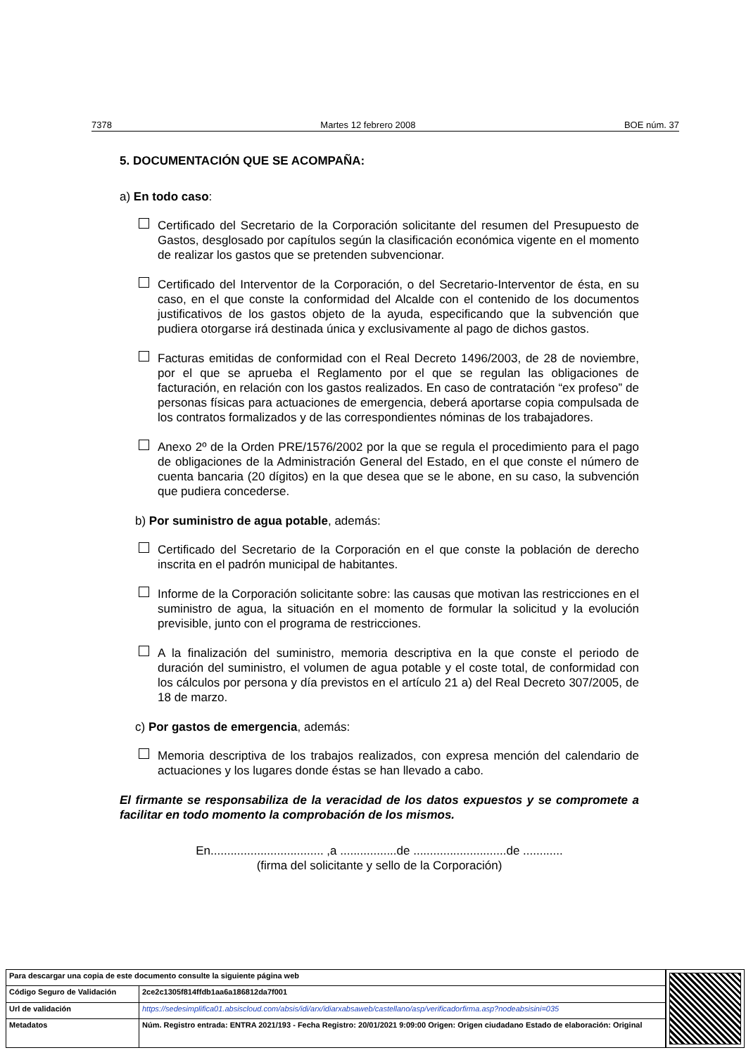7378 Martes 12 febrero 2008 BOE núm. 37
5. DOCUMENTACIÓN QUE SE ACOMPAÑA:
a) En todo caso:
Certificado del Secretario de la Corporación solicitante del resumen del Presupuesto de Gastos, desglosado por capítulos según la clasificación económica vigente en el momento de realizar los gastos que se pretenden subvencionar.
Certificado del Interventor de la Corporación, o del Secretario-Interventor de ésta, en su caso, en el que conste la conformidad del Alcalde con el contenido de los documentos justificativos de los gastos objeto de la ayuda, especificando que la subvención que pudiera otorgarse irá destinada única y exclusivamente al pago de dichos gastos.
Facturas emitidas de conformidad con el Real Decreto 1496/2003, de 28 de noviembre, por el que se aprueba el Reglamento por el que se regulan las obligaciones de facturación, en relación con los gastos realizados. En caso de contratación “ex profeso” de personas físicas para actuaciones de emergencia, deberá aportarse copia compulsada de los contratos formalizados y de las correspondientes nóminas de los trabajadores.
Anexo 2º de la Orden PRE/1576/2002 por la que se regula el procedimiento para el pago de obligaciones de la Administración General del Estado, en el que conste el número de cuenta bancaria (20 dígitos) en la que desea que se le abone, en su caso, la subvención que pudiera concederse.
b) Por suministro de agua potable, además:
Certificado del Secretario de la Corporación en el que conste la población de derecho inscrita en el padrón municipal de habitantes.
Informe de la Corporación solicitante sobre: las causas que motivan las restricciones en el suministro de agua, la situación en el momento de formular la solicitud y la evolución previsible, junto con el programa de restricciones.
A la finalización del suministro, memoria descriptiva en la que conste el periodo de duración del suministro, el volumen de agua potable y el coste total, de conformidad con los cálculos por persona y día previstos en el artículo 21 a) del Real Decreto 307/2005, de 18 de marzo.
c) Por gastos de emergencia, además:
Memoria descriptiva de los trabajos realizados, con expresa mención del calendario de actuaciones y los lugares donde éstas se han llevado a cabo.
El firmante se responsabiliza de la veracidad de los datos expuestos y se compromete a facilitar en todo momento la comprobación de los mismos.
En.................................. ,a .................de ............................de ............
(firma del solicitante y sello de la Corporación)
| Para descargar una copia de este documento consulte la siguiente página web | |
| Código Seguro de Validación | 2ce2c1305f814ffdb1aa6a186812da7f001 |
| Url de validación | https://sedesimplifica01.absiscloud.com/absis/idi/arx/idiarxabsaweb/castellano/asp/verificadorfirma.asp?nodeabsisini=035 |
| Metadatos | Núm. Registro entrada: ENTRA 2021/193 - Fecha Registro: 20/01/2021 9:09:00 Origen: Origen ciudadano Estado de elaboración: Original |